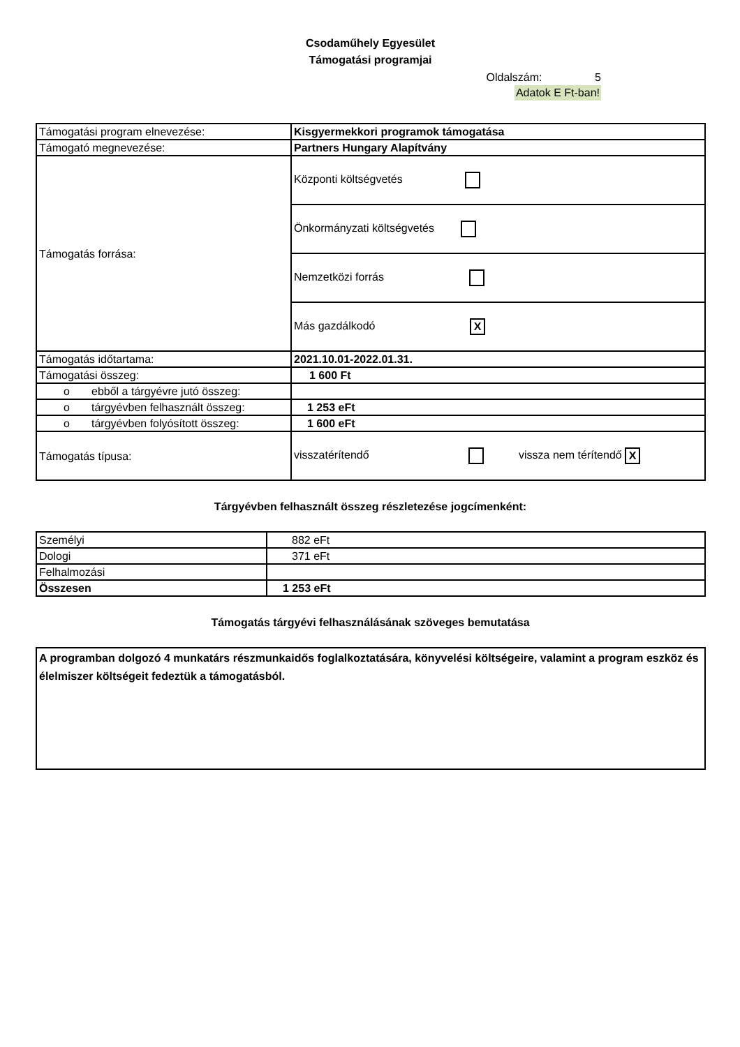Csodaműhely Egyesület
Támogatási programjai
Oldalszám: 5
Adatok E Ft-ban!
| Támogatási program elnevezése: | Kisgyermekkori programok támogatása |
| Támogató megnevezése: | Partners Hungary Alapítvány |
| Támogatás forrása: | Központi költségvetés |
| | Önkormányzati költségvetés |
| | Nemzetközi forrás |
| | Más gazdálkodó X |
| Támogatás időtartama: | 2021.10.01-2022.01.31. |
| Támogatási összeg: | 1 600 Ft |
| o ebből a tárgyévre jutó összeg: | |
| o tárgyévben felhasznált összeg: | 1 253 eFt |
| o tárgyévben folyósított összeg: | 1 600 eFt |
| Támogatás típusa: | visszatérítendő vissza nem térítendő X |
Tárgyévben felhasznált összeg részletezése jogcímenként:
| Személyi | 882 eFt |
| Dologi | 371 eFt |
| Felhalmozási | |
| Összesen | 1 253 eFt |
Támogatás tárgyévi felhasználásának szöveges bemutatása
| A programban dolgozó 4 munkatárs részmunkaidős foglalkoztatására, könyvelési költségeire, valamint a program eszköz és élelmiszer költségeit fedeztük a támogatásból. |